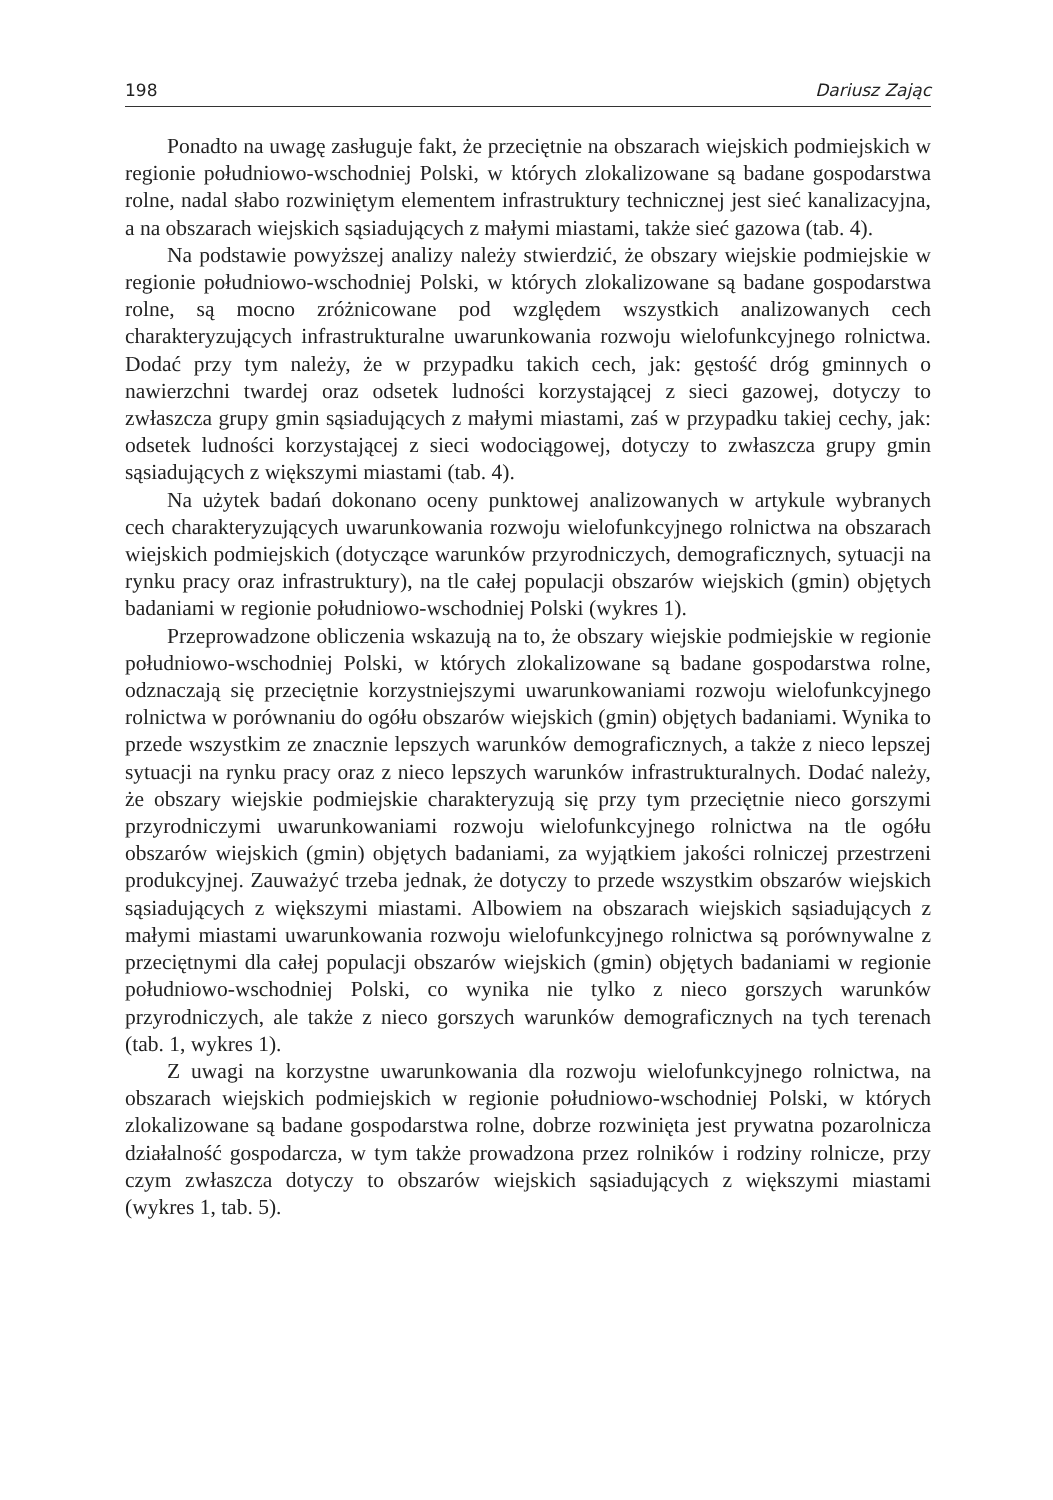198 Dariusz Zając
Ponadto na uwagę zasługuje fakt, że przeciętnie na obszarach wiejskich podmiejskich w regionie południowo-wschodniej Polski, w których zlokalizowane są badane gospodarstwa rolne, nadal słabo rozwiniętym elementem infrastruktury technicznej jest sieć kanalizacyjna, a na obszarach wiejskich sąsiadujących z małymi miastami, także sieć gazowa (tab. 4).
Na podstawie powyższej analizy należy stwierdzić, że obszary wiejskie podmiejskie w regionie południowo-wschodniej Polski, w których zlokalizowane są badane gospodarstwa rolne, są mocno zróżnicowane pod względem wszystkich analizowanych cech charakteryzujących infrastrukturalne uwarunkowania rozwoju wielofunkcyjnego rolnictwa. Dodać przy tym należy, że w przypadku takich cech, jak: gęstość dróg gminnych o nawierzchni twardej oraz odsetek ludności korzystającej z sieci gazowej, dotyczy to zwłaszcza grupy gmin sąsiadujących z małymi miastami, zaś w przypadku takiej cechy, jak: odsetek ludności korzystającej z sieci wodociągowej, dotyczy to zwłaszcza grupy gmin sąsiadujących z większymi miastami (tab. 4).
Na użytek badań dokonano oceny punktowej analizowanych w artykule wybranych cech charakteryzujących uwarunkowania rozwoju wielofunkcyjnego rolnictwa na obszarach wiejskich podmiejskich (dotyczące warunków przyrodniczych, demograficznych, sytuacji na rynku pracy oraz infrastruktury), na tle całej populacji obszarów wiejskich (gmin) objętych badaniami w regionie południowo-wschodniej Polski (wykres 1).
Przeprowadzone obliczenia wskazują na to, że obszary wiejskie podmiejskie w regionie południowo-wschodniej Polski, w których zlokalizowane są badane gospodarstwa rolne, odznaczają się przeciętnie korzystniejszymi uwarunkowaniami rozwoju wielofunkcyjnego rolnictwa w porównaniu do ogółu obszarów wiejskich (gmin) objętych badaniami. Wynika to przede wszystkim ze znacznie lepszych warunków demograficznych, a także z nieco lepszej sytuacji na rynku pracy oraz z nieco lepszych warunków infrastrukturalnych. Dodać należy, że obszary wiejskie podmiejskie charakteryzują się przy tym przeciętnie nieco gorszymi przyrodniczymi uwarunkowaniami rozwoju wielofunkcyjnego rolnictwa na tle ogółu obszarów wiejskich (gmin) objętych badaniami, za wyjątkiem jakości rolniczej przestrzeni produkcyjnej. Zauważyć trzeba jednak, że dotyczy to przede wszystkim obszarów wiejskich sąsiadujących z większymi miastami. Albowiem na obszarach wiejskich sąsiadujących z małymi miastami uwarunkowania rozwoju wielofunkcyjnego rolnictwa są porównywalne z przeciętnymi dla całej populacji obszarów wiejskich (gmin) objętych badaniami w regionie południowo-wschodniej Polski, co wynika nie tylko z nieco gorszych warunków przyrodniczych, ale także z nieco gorszych warunków demograficznych na tych terenach (tab. 1, wykres 1).
Z uwagi na korzystne uwarunkowania dla rozwoju wielofunkcyjnego rolnictwa, na obszarach wiejskich podmiejskich w regionie południowo-wschodniej Polski, w których zlokalizowane są badane gospodarstwa rolne, dobrze rozwinięta jest prywatna pozarolnicza działalność gospodarcza, w tym także prowadzona przez rolników i rodziny rolnicze, przy czym zwłaszcza dotyczy to obszarów wiejskich sąsiadujących z większymi miastami (wykres 1, tab. 5).